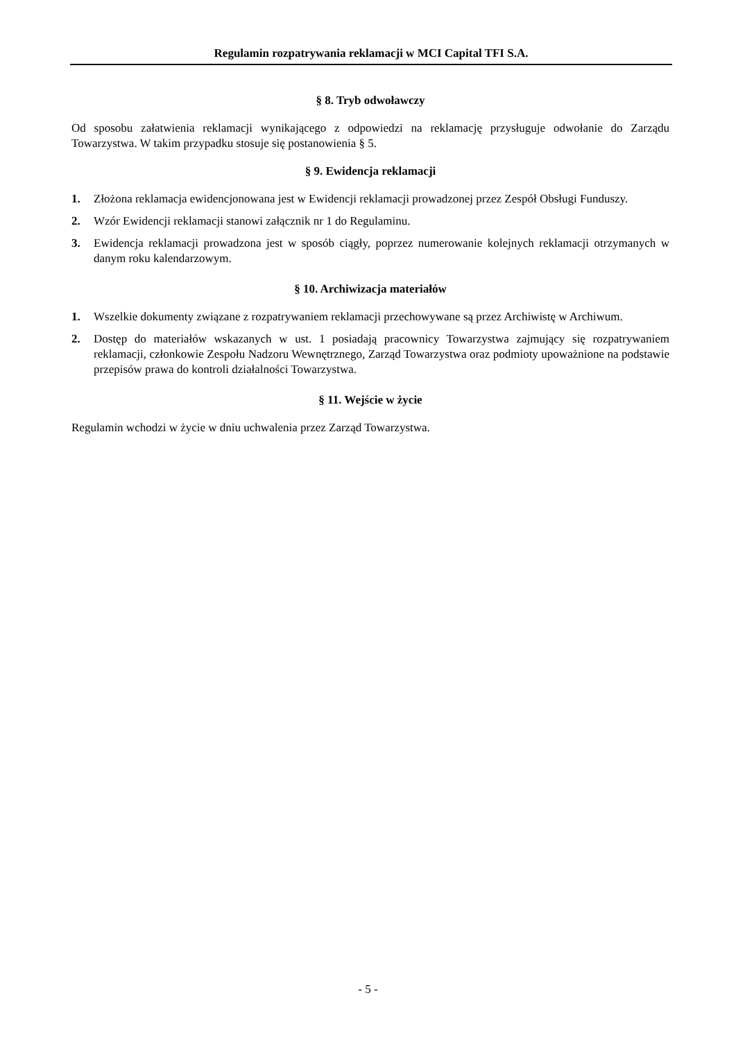Regulamin rozpatrywania reklamacji w MCI Capital TFI S.A.
§ 8. Tryb odwoławczy
Od sposobu załatwienia reklamacji wynikającego z odpowiedzi na reklamację przysługuje odwołanie do Zarządu Towarzystwa. W takim przypadku stosuje się postanowienia § 5.
§ 9. Ewidencja reklamacji
1. Złożona reklamacja ewidencjonowana jest w Ewidencji reklamacji prowadzonej przez Zespół Obsługi Funduszy.
2. Wzór Ewidencji reklamacji stanowi załącznik nr 1 do Regulaminu.
3. Ewidencja reklamacji prowadzona jest w sposób ciągły, poprzez numerowanie kolejnych reklamacji otrzymanych w danym roku kalendarzowym.
§ 10. Archiwizacja materiałów
1. Wszelkie dokumenty związane z rozpatrywaniem reklamacji przechowywane są przez Archiwistę w Archiwum.
2. Dostęp do materiałów wskazanych w ust. 1 posiadają pracownicy Towarzystwa zajmujący się rozpatrywaniem reklamacji, członkowie Zespołu Nadzoru Wewnętrznego, Zarząd Towarzystwa oraz podmioty upoważnione na podstawie przepisów prawa do kontroli działalności Towarzystwa.
§ 11. Wejście w życie
Regulamin wchodzi w życie w dniu uchwalenia przez Zarząd Towarzystwa.
- 5 -